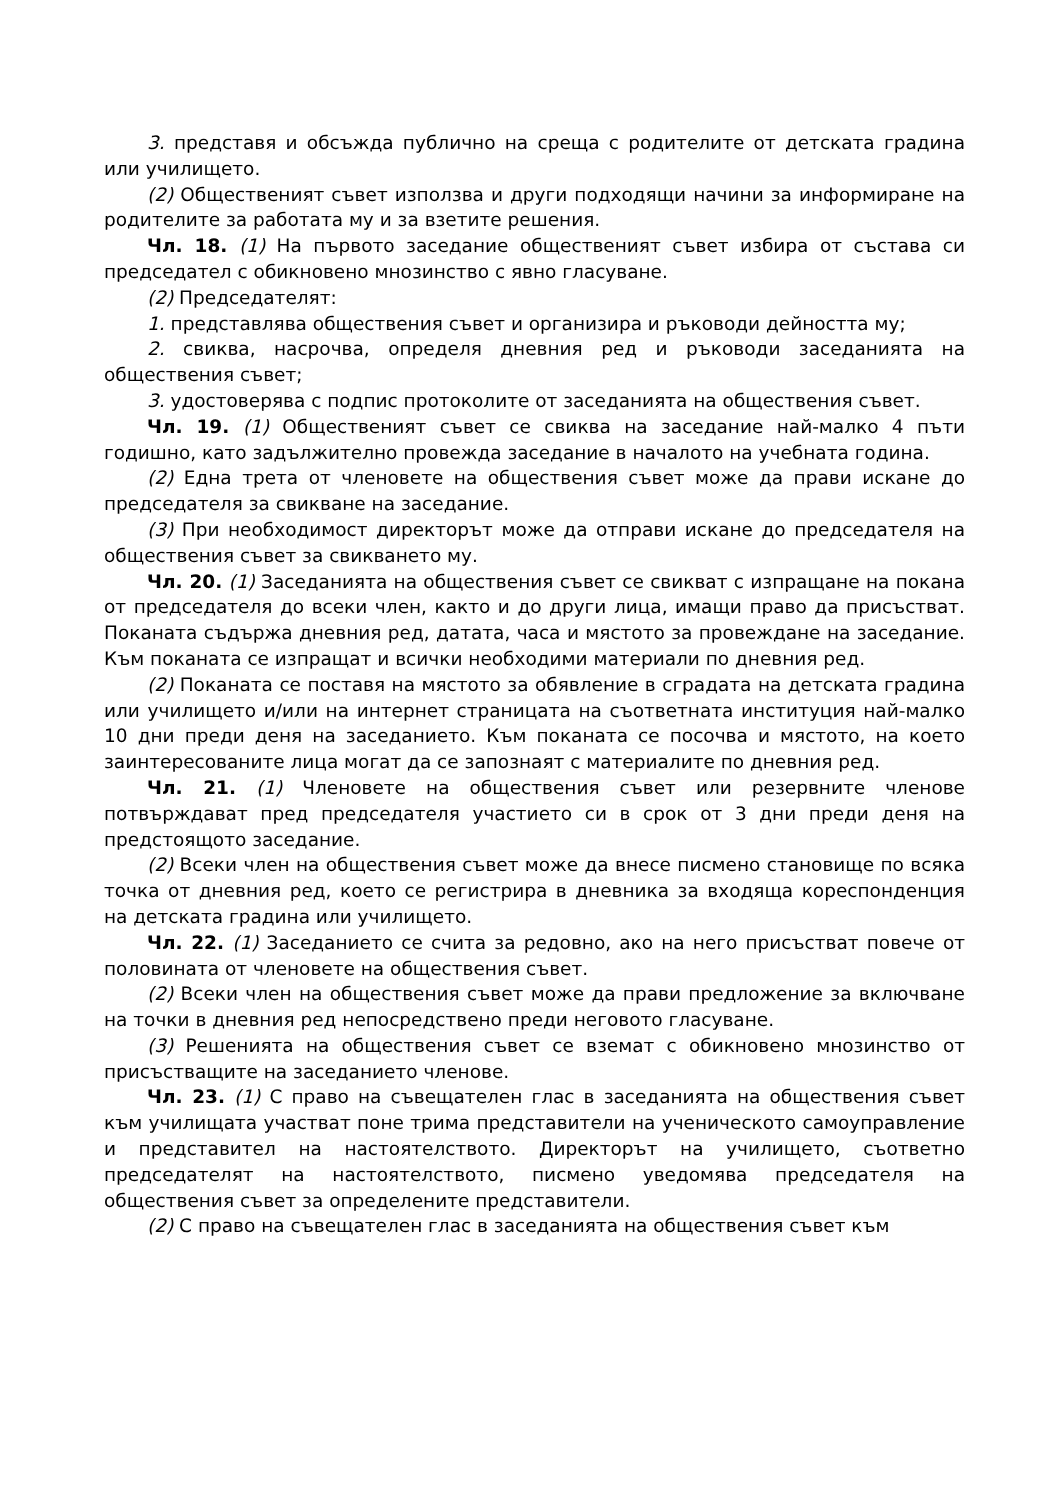3. представя и обсъжда публично на среща с родителите от детската градина или училището.
(2) Общественият съвет използва и други подходящи начини за информиране на родителите за работата му и за взетите решения.
Чл. 18. (1) На първото заседание общественият съвет избира от състава си председател с обикновено мнозинство с явно гласуване.
(2) Председателят:
1. представлява обществения съвет и организира и ръководи дейността му;
2. свиква, насрочва, определя дневния ред и ръководи заседанията на обществения съвет;
3. удостоверява с подпис протоколите от заседанията на обществения съвет.
Чл. 19. (1) Общественият съвет се свиква на заседание най-малко 4 пъти годишно, като задължително провежда заседание в началото на учебната година.
(2) Една трета от членовете на обществения съвет може да прави искане до председателя за свикване на заседание.
(3) При необходимост директорът може да отправи искане до председателя на обществения съвет за свикването му.
Чл. 20. (1) Заседанията на обществения съвет се свикват с изпращане на покана от председателя до всеки член, както и до други лица, имащи право да присъстват. Поканата съдържа дневния ред, датата, часа и мястото за провеждане на заседание. Към поканата се изпращат и всички необходими материали по дневния ред.
(2) Поканата се поставя на мястото за обявление в сградата на детската градина или училището и/или на интернет страницата на съответната институция най-малко 10 дни преди деня на заседанието. Към поканата се посочва и мястото, на което заинтересованите лица могат да се запознаят с материалите по дневния ред.
Чл. 21. (1) Членовете на обществения съвет или резервните членове потвърждават пред председателя участието си в срок от 3 дни преди деня на предстоящото заседание.
(2) Всеки член на обществения съвет може да внесе писмено становище по всяка точка от дневния ред, което се регистрира в дневника за входяща кореспонденция на детската градина или училището.
Чл. 22. (1) Заседанието се счита за редовно, ако на него присъстват повече от половината от членовете на обществения съвет.
(2) Всеки член на обществения съвет може да прави предложение за включване на точки в дневния ред непосредствено преди неговото гласуване.
(3) Решенията на обществения съвет се вземат с обикновено мнозинство от присъстващите на заседанието членове.
Чл. 23. (1) С право на съвещателен глас в заседанията на обществения съвет към училищата участват поне трима представители на ученическото самоуправление и представител на настоятелството. Директорът на училището, съответно председателят на настоятелството, писмено уведомява председателя на обществения съвет за определените представители.
(2) С право на съвещателен глас в заседанията на обществения съвет към